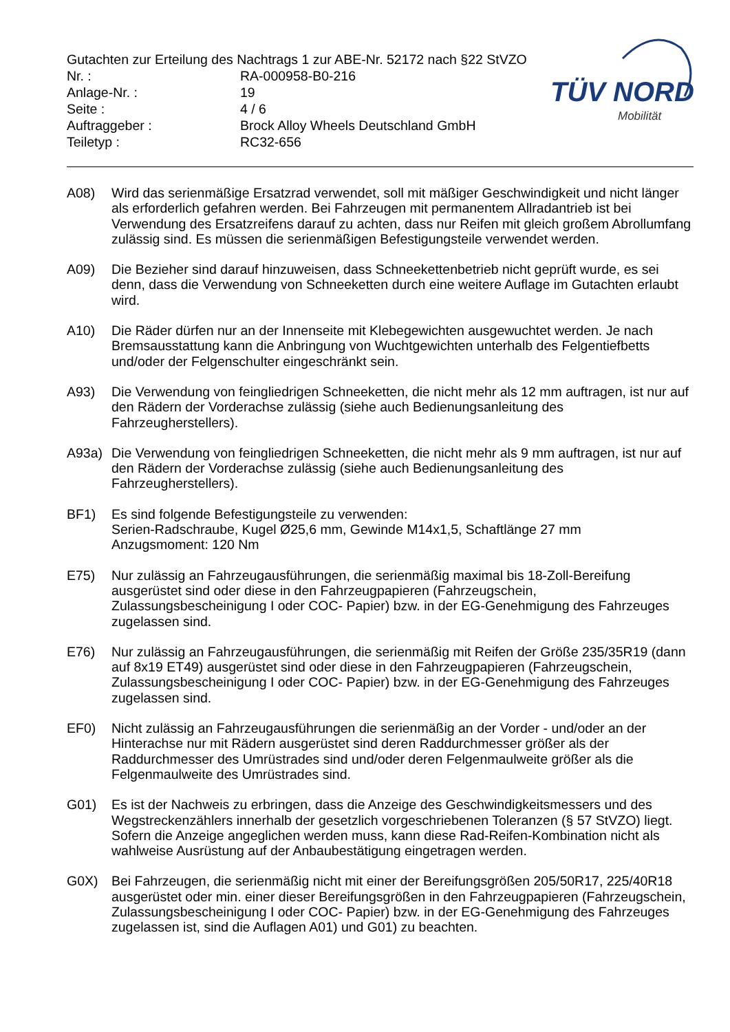TÜV NORD
Mobilität
Gutachten zur Erteilung des Nachtrags 1 zur ABE-Nr. 52172 nach §22 StVZO
Nr. : RA-000958-B0-216
Anlage-Nr. : 19
Seite : 4 / 6
Auftraggeber : Brock Alloy Wheels Deutschland GmbH
Teiletyp : RC32-656
A08) Wird das serienmäßige Ersatzrad verwendet, soll mit mäßiger Geschwindigkeit und nicht länger als erforderlich gefahren werden. Bei Fahrzeugen mit permanentem Allradantrieb ist bei Verwendung des Ersatzreifens darauf zu achten, dass nur Reifen mit gleich großem Abrollumfang zulässig sind. Es müssen die serienmäßigen Befestigungsteile verwendet werden.
A09) Die Bezieher sind darauf hinzuweisen, dass Schneekettenbetrieb nicht geprüft wurde, es sei denn, dass die Verwendung von Schneeketten durch eine weitere Auflage im Gutachten erlaubt wird.
A10) Die Räder dürfen nur an der Innenseite mit Klebegewichten ausgewuchtet werden. Je nach Bremsausstattung kann die Anbringung von Wuchtgewichten unterhalb des Felgentiefbetts und/oder der Felgenschulter eingeschränkt sein.
A93) Die Verwendung von feingliedrigen Schneeketten, die nicht mehr als 12 mm auftragen, ist nur auf den Rädern der Vorderachse zulässig (siehe auch Bedienungsanleitung des Fahrzeugherstellers).
A93a) Die Verwendung von feingliedrigen Schneeketten, die nicht mehr als 9 mm auftragen, ist nur auf den Rädern der Vorderachse zulässig (siehe auch Bedienungsanleitung des Fahrzeugherstellers).
BF1) Es sind folgende Befestigungsteile zu verwenden:
Serien-Radschraube, Kugel Ø25,6 mm, Gewinde M14x1,5, Schaftlänge 27 mm
Anzugsmoment: 120 Nm
E75) Nur zulässig an Fahrzeugausführungen, die serienmäßig maximal bis 18-Zoll-Bereifung ausgerüstet sind oder diese in den Fahrzeugpapieren (Fahrzeugschein, Zulassungsbescheinigung I oder COC- Papier) bzw. in der EG-Genehmigung des Fahrzeuges zugelassen sind.
E76) Nur zulässig an Fahrzeugausführungen, die serienmäßig mit Reifen der Größe 235/35R19 (dann auf 8x19 ET49) ausgerüstet sind oder diese in den Fahrzeugpapieren (Fahrzeugschein, Zulassungsbescheinigung I oder COC- Papier) bzw. in der EG-Genehmigung des Fahrzeuges zugelassen sind.
EF0) Nicht zulässig an Fahrzeugausführungen die serienmäßig an der Vorder - und/oder an der Hinterachse nur mit Rädern ausgerüstet sind deren Raddurchmesser größer als der Raddurchmesser des Umrüstrades sind und/oder deren Felgenmaulweite größer als die Felgenmaulweite des Umrüstrades sind.
G01) Es ist der Nachweis zu erbringen, dass die Anzeige des Geschwindigkeitsmessers und des Wegstreckenzählers innerhalb der gesetzlich vorgeschriebenen Toleranzen (§ 57 StVZO) liegt. Sofern die Anzeige angeglichen werden muss, kann diese Rad-Reifen-Kombination nicht als wahlweise Ausrüstung auf der Anbaubestätigung eingetragen werden.
G0X) Bei Fahrzeugen, die serienmäßig nicht mit einer der Bereifungsgrößen 205/50R17, 225/40R18 ausgerüstet oder min. einer dieser Bereifungsgrößen in den Fahrzeugpapieren (Fahrzeugschein, Zulassungsbescheinigung I oder COC- Papier) bzw. in der EG-Genehmigung des Fahrzeuges zugelassen ist, sind die Auflagen A01) und G01) zu beachten.